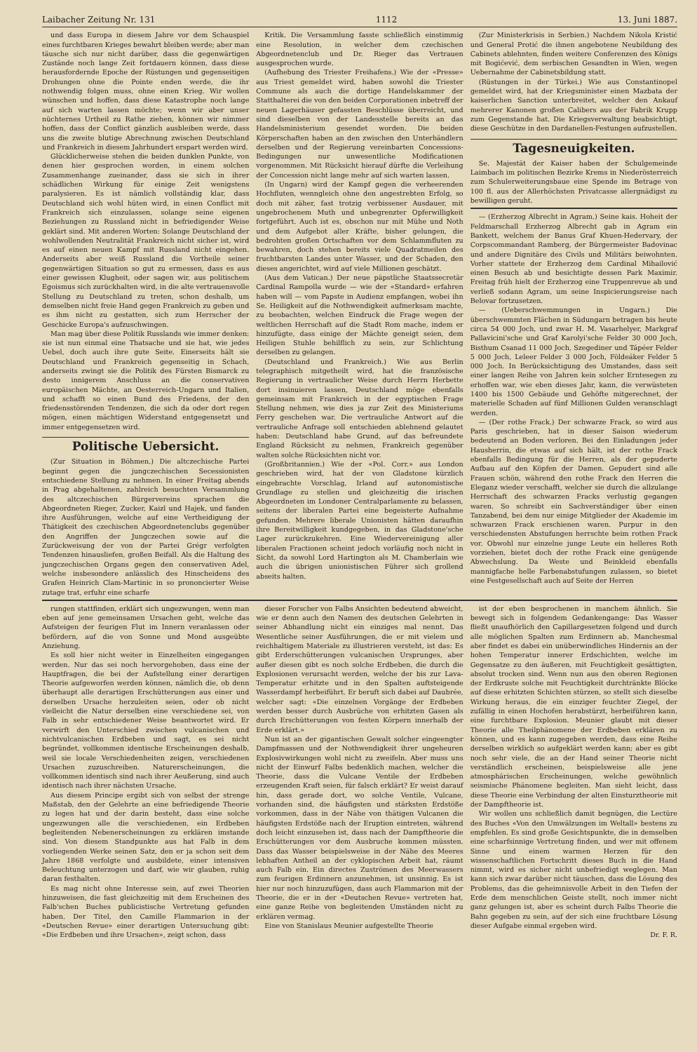Laibacher Zeitung Nr. 131 1112 13. Juni 1887.
und dass Europa in diesem Jahre vor dem Schauspiel eines furchtbaren Krieges bewahrt bleiben werde; aber man täusche sich nur nicht darüber, dass die gegenwärtigen Zustände noch lange Zeit fortdauern können, dass diese herausfordernde Epoche der Rüstungen und gegenseitigen Drohungen ohne die Pointe enden werde, die ihr nothwendig folgen muss, ohne einen Krieg. Wir wollen wünschen und hoffen, dass diese Katastrophe noch lange auf sich warten lassen möchte; wenn wir aber unser nüchternes Urtheil zu Rathe ziehen, können wir nimmer hoffen, dass der Conflict gänzlich ausbleiben werde, dass uns die zweite blutige Abrechnung zwischen Deutschland und Frankreich in diesem Jahrhundert erspart werden wird.
Glücklicherweise stehen die beiden dunklen Punkte, von denen hier gesprochen worden, in einem solchen Zusammenhange zueinander, dass sie sich in ihrer schädlichen Wirkung für einige Zeit wenigstens paralysieren. Es ist nämlich vollständig klar, dass Deutschland sich wohl hüten wird, in einen Conflict mit Frankreich sich einzulassen, solange seine eigenen Beziehungen zu Russland nicht in befriedigender Weise geklärt sind. Mit anderen Worten: Solange Deutschland der wohlwollenden Neutralität Frankreich nicht sicher ist, wird es auf einen neuen Kampf mit Russland nicht eingehen. Anderseits aber weiß Russland die Vortheile seiner gegenwärtigen Situation so gut zu ermessen, dass es aus einer gewissen Klugheit, oder sagen wir, aus politischem Egoismus sich zurückhalten wird, in die alte vertrauensvolle Stellung zu Deutschland zu treten, schon deshalb, um demselben nicht freie Hand gegen Frankreich zu geben und es ihm nicht zu gestatten, sich zum Herrscher der Geschicke Europa's aufzuschwingen.
Man mag über diese Politik Russlands wie immer denken: sie ist nun einmal eine Thatsache und sie hat, wie jedes Uebel, doch auch ihre gute Seite. Einerseits hält sie Deutschland und Frankreich gegenseitig in Schach, anderseits zwingt sie die Politik des Fürsten Bismarck zu desto innigerem Anschluss an die conservativen europäischen Mächte, an Oesterreich-Ungarn und Italien, und schafft so einen Bund des Friedens, der den friedensstörenden Tendenzen, die sich da oder dort regen mögen, einen mächtigen Widerstand entgegensetzt und immer entgegensetzen wird.
Politische Uebersicht.
(Zur Situation in Böhmen.) Die altczechische Partei beginnt gegen die jungczechischen Secessionisten entschiedene Stellung zu nehmen. In einer Freitag abends in Prag abgehaltenen, zahlreich besuchten Versammlung des altczechischen Bürgervereins sprachen die Abgeordneten Rieger, Zucker, Kaizl und Hajek, und fanden ihre Ausführungen, welche auf eine Vertheidigung der Thätigkeit des czechischen Abgeordnetenclubs gegenüber den Angriffen der Jungczechen sowie auf die Zurückweisung der von der Partei Grégr verfolgten Tendenzen hinausliefen, großen Beifall. Als die Haltung des jungczechischen Organs gegen den conservativen Adel, welche insbesondere anlässlich des Hinscheidens des Grafen Heinrich Clam-Martinic in so prononcierter Weise zutage trat, erfuhr eine scharfe
Kritik. Die Versammlung fasste schließlich einstimmig eine Resolution, in welcher dem czechischen Abgeordnetenclub und Dr. Rieger das Vertrauen ausgesprochen wurde.
(Aufhebung des Triester Freihafens.) Wie der «Presse» aus Triest gemeldet wird, haben sowohl die Triester Commune als auch die dortige Handelskammer der Statthalterei die von den beiden Corporationen inbetreff der neuen Lagerhäuser gefassten Beschlüsse überreicht, und sind dieselben von der Landesstelle bereits an das Handelsministerium gesendet worden. Die beiden Körperschaften haben an den zwischen den Unterhändlern derselben und der Regierung vereinbarten Concessions-Bedingungen nur unwesentliche Modificationen vorgenommen. Mit Rücksicht hierauf dürfte die Verleihung der Concession nicht lange mehr auf sich warten lassen.
(In Ungarn) wird der Kampf gegen die verheerenden Hochfluten, wenngleich ohne den angestrebten Erfolg, so doch mit zäher, fast trotzig verbissener Ausdauer, mit ungebrochenem Muth und unbegrenzter Opferwilligkeit fortgeführt. Auch ist es, obschon nur mit Mühe und Noth und dem Aufgebot aller Kräfte, bisher gelungen, die bedrohten großen Ortschaften vor dem Schlammfluten zu bewahren, doch stehen bereits viele Quadratmeilen des fruchtbarsten Landes unter Wasser, und der Schaden, den dieses angerichtet, wird auf viele Millionen geschätzt.
(Aus dem Vatican.) Der neue päpstliche Staatssecretär Cardinal Rampolla wurde — wie der «Standard» erfahren haben will — vom Papste in Audienz empfangen, wobei ihn Se. Heiligkeit auf die Nothwendigkeit aufmerksam machte, zu beobachten, welchen Eindruck die Frage wegen der weltlichen Herrschaft auf die Stadt Rom mache, indem er hinzufügte, dass einige der Mächte geneigt seien, dem Heiligen Stuhle behilflich zu sein, zur Schlichtung derselben zu gelangen.
(Deutschland und Frankreich.) Wie aus Berlin telegraphisch mitgetheilt wird, hat die französische Regierung in vertraulicher Weise durch Herrn Herbette dort insinuieren lassen, Deutschland möge ebenfalls gemeinsam mit Frankreich in der egyptischen Frage Stellung nehmen, wie dies ja zur Zeit des Ministeriums Ferry geschehen war. Die vertrauliche Antwort auf die vertrauliche Anfrage soll entschieden ablehnend gelautet haben: Deutschland habe Grund, auf das befreundete England Rücksicht zu nehmen, Frankreich gegenüber walten solche Rücksichten nicht vor.
(Großbritannien.) Wie der «Pol. Corr.» aus London geschrieben wird, hat der von Gladstone kürzlich eingebrachte Vorschlag, Irland auf autonomistische Grundlage zu stellen und gleichzeitig die irischen Abgeordneten im Londoner Centralparlamente zu belassen, seitens der liberalen Partei eine begeisterte Aufnahme gefunden. Mehrere liberale Unionisten hätten daraufhin ihre Bereitwilligkeit kundgegeben, in das Gladstone'sche Lager zurückzukehren. Eine Wiedervereinigung aller liberalen Fractionen scheint jedoch vorläufig noch nicht in Sicht, da sowohl Lord Hartington als M. Chamberlain wie auch die übrigen unionistischen Führer sich grollend abseits halten.
(Zur Ministerkrisis in Serbien.) Nachdem Nikola Kristić und General Protić die ihnen angebotene Neubildung des Cabinets ablehnten, finden weitere Conferenzen des Königs mit Bogićević, dem serbischen Gesandten in Wien, wegen Uebernahme der Cabinetsbildung statt.
(Rüstungen in der Türkei.) Wie aus Constantinopel gemeldet wird, hat der Kriegsminister einen Mazbata der kaiserlichen Sanction unterbreitet, welcher den Ankauf mehrerer Kanonen großen Calibers aus der Fabrik Krupp zum Gegenstande hat. Die Kriegsverwaltung beabsichtigt, diese Geschütze in den Dardanellen-Festungen aufzustellen.
Tagesneuigkeiten.
Se. Majestät der Kaiser haben der Schulgemeinde Laimbach im politischen Bezirke Krems in Niederösterreich zum Schulerweiterungsbaue eine Spende im Betrage von 100 fl. aus der Allerhöchsten Privatcasse allergnädigst zu bewilligen geruht.
— (Erzherzog Albrecht in Agram.) Seine kais. Hoheit der Feldmarschall Erzherzog Albrecht gab in Agram ein Bankett, welchem der Banus Graf Khuen-Hedervary, der Corpscommandant Ramberg, der Bürgermeister Badovinac und andere Dignitäre des Civils und Militärs beiwohnten. Vorher stattete der Erzherzog dem Cardinal Mihailović einen Besuch ab und besichtigte dessen Park Maximir. Freitag früh hielt der Erzherzog eine Truppenrevue ab und verließ sodann Agram, um seine Inspicierungsreise nach Belovar fortzusetzen.
— (Ueberschwemmungen in Ungarn.) Die überschwemmten Flächen in Südungarn betragen bis heute circa 54 000 Joch, und zwar H. M. Vasarhelyer, Markgraf Pallavicini'sche und Graf Karolyi'sche Felder 30 000 Joch, Bisthum Csanad 11 000 Joch, Szegediner und Tápéer Felder 5 000 Joch, Leleer Felder 3 000 Joch, Földeáker Felder 5 000 Joch. In Berücksichtigung des Umstandes, dass seit einer langen Reihe von Jahren kein solcher Erntesegen zu erhoffen war, wie eben dieses Jahr, kann, die verwüsteten 1400 bis 1500 Gebäude und Gehöfte mitgerechnet, der materielle Schaden auf fünf Millionen Gulden veranschlagt werden.
— (Der rothe Frack.) Der schwarze Frack, so wird aus Paris geschrieben, hat in dieser Saison wiederum bedeutend an Boden verloren. Bei den Einladungen jeder Hausherrin, die etwas auf sich hält, ist der rothe Frack ebenfalls Bedingung für die Herren, als der gepuderte Aufbau auf den Köpfen der Damen. Gepudert sind alle Frauen schön, während den rothe Frack den Herren die Eleganz wieder verschafft, welcher sie durch die allzulange Herrschaft des schwarzen Fracks verlustig gegangen waren. So schreibt ein Sachverständiger über einen Tanzabend, bei dem nur einige Mitglieder der Akademie im schwarzen Frack erschienen waren. Purpur in den verschiedensten Abstufungen herrschte beim rothen Frack vor. Obwohl nur einzelne junge Leute ein helleres Roth vorziehen, bietet doch der rothe Frack eine genügende Abwechslung. Da Weste und Beinkleid ebenfalls mannigfache helle Farbenabstufungen zulassen, so bietet eine Festgesellschaft auch auf Seite der Herren
rungen stattfinden, erklärt sich ungezwungen, wenn man eben auf jene gemeinsamen Ursachen geht, welche das Aufsteigen der feurigen Flut im Innern veranlassen oder befördern, auf die von Sonne und Mond ausgeübte Anziehung.
Es soll hier nicht weiter in Einzelheiten eingegangen werden. Nur das sei noch hervorgehoben, dass eine der Hauptfragen, die bei der Aufstellung einer derartigen Theorie aufgeworfen werden können, nämlich die, ob denn überhaupt alle derartigen Erschütterungen aus einer und derselben Ursache herzuleiten seien, oder ob nicht vielleicht die Natur derselben eine verschiedene sei, von Falb in sehr entschiedener Weise beantwortet wird. Er verwirft den Unterschied zwischen vulcanischen und nichtvulcanischen Erdbeben und sagt, es sei nicht begründet, vollkommen identische Erscheinungen deshalb, weil sie locale Verschiedenheiten zeigen, verschiedenen Ursachen zuzuschreiben. Naturerscheinungen, die vollkommen identisch sind nach ihrer Aeußerung, sind auch identisch nach ihrer nächsten Ursache.
Aus diesem Principe ergibt sich von selbst der strenge Maßstab, den der Gelehrte an eine befriedigende Theorie zu legen hat und der darin besteht, dass eine solche ungezwungen alle die verschiedenen, ein Erdbeben begleitenden Nebenerscheinungen zu erklären imstande sind. Von diesem Standpunkte aus hat Falb in dem vorliegenden Werke seinen Satz, den er ja schon seit dem Jahre 1868 verfolgte und ausbildete, einer intensiven Beleuchtung unterzogen und darf, wie wir glauben, ruhig daran festhalten.
Es mag nicht ohne Interesse sein, auf zwei Theorien hinzuweisen, die fast gleichzeitig mit dem Erscheinen des Falb'schen Buches publicistische Vertretung gefunden haben. Der Titel, den Camille Flammarion in der «Deutschen Revue» einer derartigen Untersuchung gibt: «Die Erdbeben und ihre Ursachen», zeigt schon, dass
dieser Forscher von Falbs Ansichten bedeutend abweicht, wie er denn auch den Namen des deutschen Gelehrten in seiner Abhandlung nicht ein einziges mal nennt. Das Wesentliche seiner Ausführungen, die er mit vielem und reichhaltigem Materiale zu illustrieren versteht, ist das: Es gibt Erderschütterungen vulcanischen Ursprunges, aber außer diesen gibt es noch solche Erdbeben, die durch die Explosionen verursacht werden, welche der bis zur Lava-Temperatur erhitzte und in den Spalten auftsteigende Wasserdampf herbeiführt. Er beruft sich dabei auf Daubrée, welcher sagt: «Die einzelnen Vorgänge der Erdbeben werden besser durch Ausbrüche von erhitzten Gasen als durch Erschütterungen von festen Körpern innerhalb der Erde erklärt.»
Nun ist an der gigantischen Gewalt solcher eingeengter Dampfmassen und der Nothwendigkeit ihrer ungeheuren Explosivwirkungen wohl nicht zu zweifeln. Aber muss uns nicht der Einwurf Falbs bedenklich machen, welcher die Theorie, dass die Vulcane Ventile der Erdbeben erzeugenden Kraft seien, für falsch erklärt? Er weist darauf hin, dass gerade dort, wo solche Ventile, Vulcane, vorhanden sind, die häufigsten und stärksten Erdstöße vorkommen, dass in der Nähe von thätigen Vulcanen die häufigsten Erdstöße nach der Eruption eintreten, während doch leicht einzusehen ist, dass nach der Dampftheorie die Erschütterungen vor dem Ausbruche kommen müssten. Dass das Wasser beispielsweise in der Nähe des Meeres lebhaften Antheil an der cyklopischen Arbeit hat, räumt auch Falb ein. Ein directes Zuströmen des Meerwassers zum feurigen Erdinnern anzunehmen, ist unsinnig. Es ist hier nur noch hinzuzufügen, dass auch Flammarion mit der Theorie, die er in der «Deutschen Revue» vertreten hat, eine ganze Reihe von begleitenden Umständen nicht zu erklären vermag.
Eine von Stanislaus Meunier aufgestellte Theorie
ist der eben besprochenen in manchem ähnlich. Sie bewegt sich in folgendem Gedankengange: Das Wasser fließt unaufhörlich den Capillargesetzen folgend und durch alle möglichen Spalten zum Erdinnern ab. Manchesmal aber findet es dabei ein unüberwindliches Hindernis an der hohen Temperatur innerer Erdschichten, welche im Gegensatze zu den äußeren, mit Feuchtigkeit gesättigten, absolut trocken sind. Wenn nun aus den oberen Regionen der Erdkruste solche mit Feuchtigkeit durchtränkte Blöcke auf diese erhitzten Schichten stürzen, so stellt sich dieselbe Wirkung heraus, die ein einziger feuchter Ziegel, der zufällig in einen Hochofen herabstürzt, herbeiführen kann, eine furchtbare Explosion. Meunier glaubt mit dieser Theorie alle Theilphänomene der Erdbeben erklären zu können, und es kann zugegeben werden, dass eine Reihe derselben wirklich so aufgeklärt werden kann; aber es gibt noch sehr viele, die an der Hand seiner Theorie nicht verständlich erscheinen, beispielsweise alle jene atmosphärischen Erscheinungen, welche gewöhnlich seismische Phänomene begleiten. Man sieht leicht, dass diese Theorie eine Verbindung der alten Einsturztheorie mit der Dampftheorie ist.
Wir wollen uns schließlich damit begnügen, die Lectüre des Buches «Von den Umwälzungen im Weltall» bestens zu empfehlen. Es sind große Gesichtspunkte, die in demselben eine scharfsinnige Vertretung finden, und wer mit offenem Sinne und einem warmen Herzen für den wissenschaftlichen Fortschritt dieses Buch in die Hand nimmt, wird es sicher nicht unbefriedigt weglegen. Man kann sich zwar darüber nicht täuschen, dass die Lösung des Problems, das die geheimnisvolle Arbeit in den Tiefen der Erde dem menschlichen Geiste stellt, noch immer nicht ganz gelungen ist, aber es scheint durch Falbs Theorie die Bahn gegeben zu sein, auf der sich eine fruchtbare Lösung dieser Aufgabe einmal ergeben wird.
Dr. F. R.